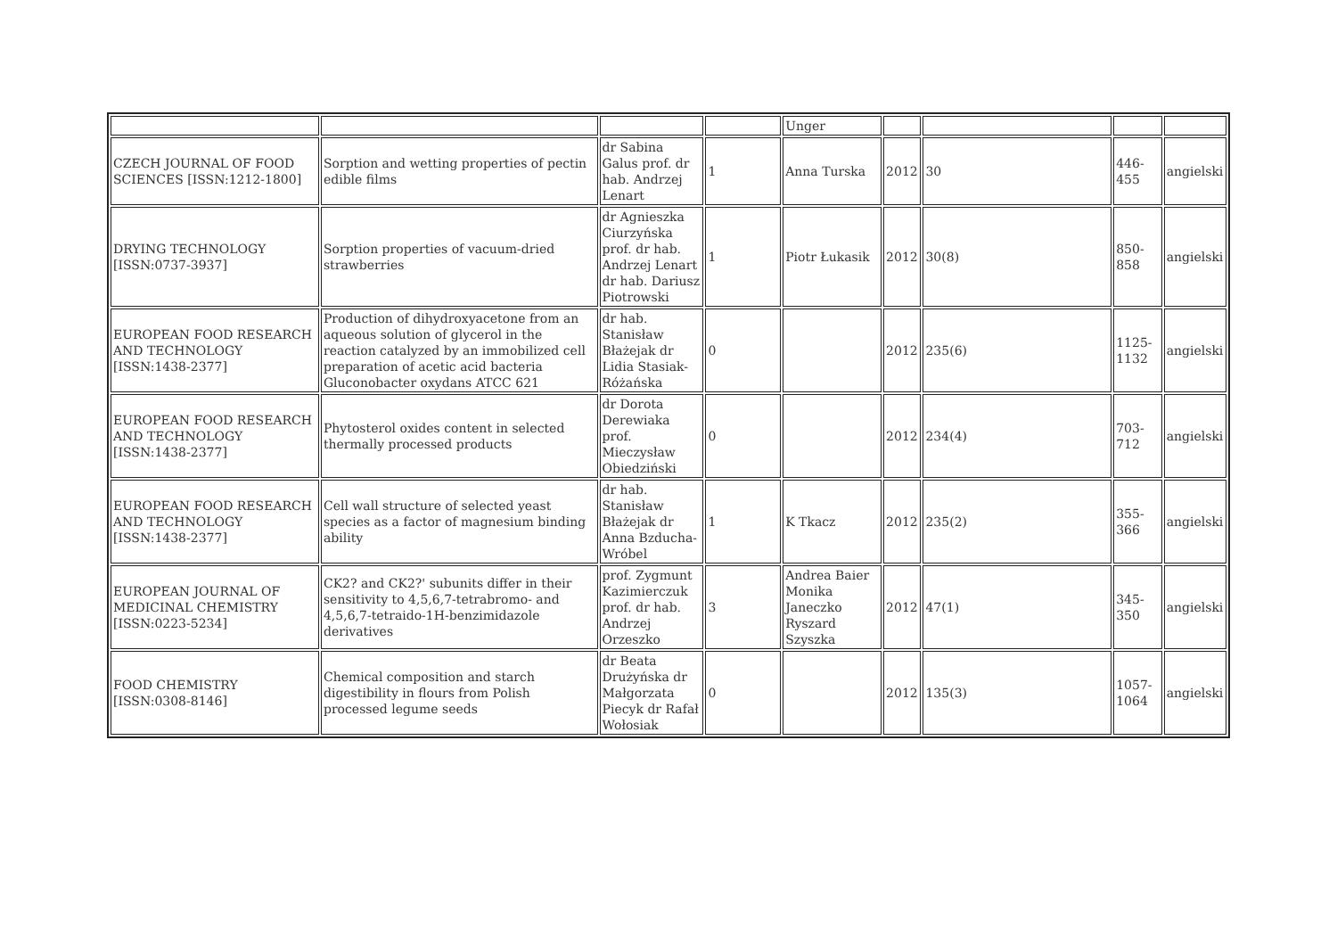| | | | | Unger | | | | |
| CZECH JOURNAL OF FOOD SCIENCES [ISSN:1212-1800] | Sorption and wetting properties of pectin edible films | dr Sabina Galus prof. dr hab. Andrzej Lenart | 1 | Anna Turska | 2012 | 30 | 446-455 | angielski |
| DRYING TECHNOLOGY [ISSN:0737-3937] | Sorption properties of vacuum-dried strawberries | dr Agnieszka Ciurzyńska prof. dr hab. Andrzej Lenart dr hab. Dariusz Piotrowski | 1 | Piotr Łukasik | 2012 | 30(8) | 850-858 | angielski |
| EUROPEAN FOOD RESEARCH AND TECHNOLOGY [ISSN:1438-2377] | Production of dihydroxyacetone from an aqueous solution of glycerol in the reaction catalyzed by an immobilized cell preparation of acetic acid bacteria Gluconobacter oxydans ATCC 621 | dr hab. Stanisław Błażejak dr Lidia Stasiak-Różańska | 0 | | 2012 | 235(6) | 1125-1132 | angielski |
| EUROPEAN FOOD RESEARCH AND TECHNOLOGY [ISSN:1438-2377] | Phytosterol oxides content in selected thermally processed products | dr Dorota Derewiaka prof. Mieczysław Obiedziński | 0 | | 2012 | 234(4) | 703-712 | angielski |
| EUROPEAN FOOD RESEARCH AND TECHNOLOGY [ISSN:1438-2377] | Cell wall structure of selected yeast species as a factor of magnesium binding ability | dr hab. Stanisław Błażejak dr Anna Bzducha-Wróbel | 1 | K Tkacz | 2012 | 235(2) | 355-366 | angielski |
| EUROPEAN JOURNAL OF MEDICINAL CHEMISTRY [ISSN:0223-5234] | CK2? and CK2?' subunits differ in their sensitivity to 4,5,6,7-tetrabromo- and 4,5,6,7-tetraido-1H-benzimidazole derivatives | prof. Zygmunt Kazimierczuk prof. dr hab. Andrzej Orzeszko | 3 | Andrea Baier Monika Janeczko Ryszard Szyszka | 2012 | 47(1) | 345-350 | angielski |
| FOOD CHEMISTRY [ISSN:0308-8146] | Chemical composition and starch digestibility in flours from Polish processed legume seeds | dr Beata Drużyńska dr Małgorzata Piecyk dr Rafał Wołosiak | 0 | | 2012 | 135(3) | 1057-1064 | angielski |